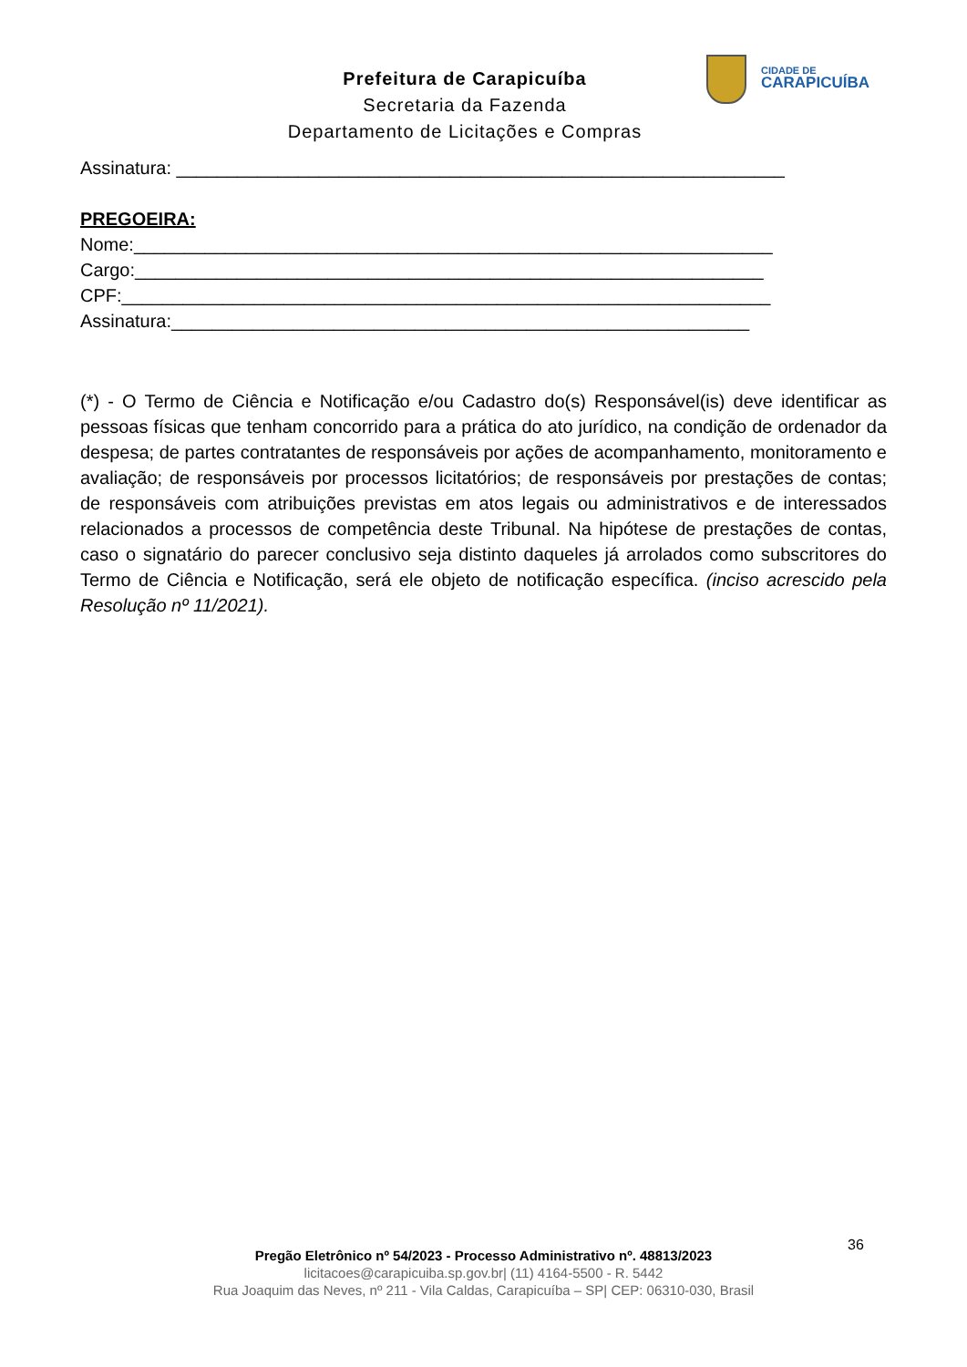Prefeitura de Carapicuíba
Secretaria da Fazenda
Departamento de Licitações e Compras
CIDADE DE
CARAPICUÍBA
Assinatura: ____________________________________________________________
PREGOEIRA:
Nome:_______________________________________________________________
Cargo:______________________________________________________________
CPF:________________________________________________________________
Assinatura:_________________________________________________________
(*) - O Termo de Ciência e Notificação e/ou Cadastro do(s) Responsável(is) deve identificar as pessoas físicas que tenham concorrido para a prática do ato jurídico, na condição de ordenador da despesa; de partes contratantes de responsáveis por ações de acompanhamento, monitoramento e avaliação; de responsáveis por processos licitatórios; de responsáveis por prestações de contas; de responsáveis com atribuições previstas em atos legais ou administrativos e de interessados relacionados a processos de competência deste Tribunal. Na hipótese de prestações de contas, caso o signatário do parecer conclusivo seja distinto daqueles já arrolados como subscritores do Termo de Ciência e Notificação, será ele objeto de notificação específica. (inciso acrescido pela Resolução nº 11/2021).
36
Pregão Eletrônico nº 54/2023 - Processo Administrativo nº. 48813/2023
licitacoes@carapicuiba.sp.gov.br| (11) 4164-5500 - R. 5442
Rua Joaquim das Neves, nº 211 - Vila Caldas, Carapicuíba – SP| CEP: 06310-030, Brasil